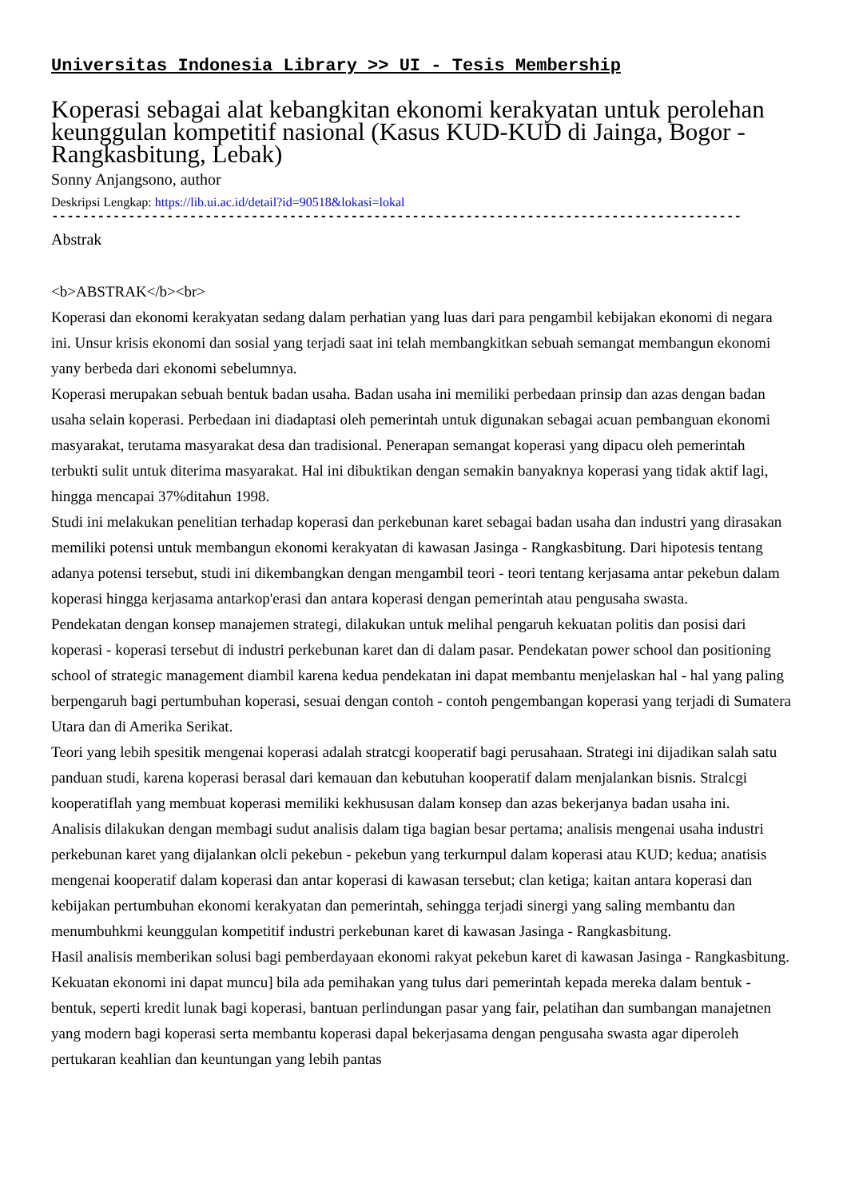Universitas Indonesia Library >> UI - Tesis Membership
Koperasi sebagai alat kebangkitan ekonomi kerakyatan untuk perolehan keunggulan kompetitif nasional (Kasus KUD-KUD di Jainga, Bogor - Rangkasbitung, Lebak)
Sonny Anjangsono, author
Deskripsi Lengkap: https://lib.ui.ac.id/detail?id=90518&lokasi=lokal
------------------------------------------------------------------------------------------
Abstrak
<b>ABSTRAK</b><br>
Koperasi dan ekonomi kerakyatan sedang dalam perhatian yang luas dari para pengambil kebijakan ekonomi di negara ini. Unsur krisis ekonomi dan sosial yang terjadi saat ini telah membangkitkan sebuah semangat membangun ekonomi yany berbeda dari ekonomi sebelumnya.
Koperasi merupakan sebuah bentuk badan usaha. Badan usaha ini memiliki perbedaan prinsip dan azas dengan badan usaha selain koperasi. Perbedaan ini diadaptasi oleh pemerintah untuk digunakan sebagai acuan pembanguan ekonomi masyarakat, terutama masyarakat desa dan tradisional. Penerapan semangat koperasi yang dipacu oleh pemerintah terbukti sulit untuk diterima masyarakat. Hal ini dibuktikan dengan semakin banyaknya koperasi yang tidak aktif lagi, hingga mencapai 37%ditahun 1998.
Studi ini melakukan penelitian terhadap koperasi dan perkebunan karet sebagai badan usaha dan industri yang dirasakan memiliki potensi untuk membangun ekonomi kerakyatan di kawasan Jasinga - Rangkasbitung. Dari hipotesis tentang adanya potensi tersebut, studi ini dikembangkan dengan mengambil teori - teori tentang kerjasama antar pekebun dalam koperasi hingga kerjasama antarkop'erasi dan antara koperasi dengan pemerintah atau pengusaha swasta.
Pendekatan dengan konsep manajemen strategi, dilakukan untuk melihal pengaruh kekuatan politis dan posisi dari koperasi - koperasi tersebut di industri perkebunan karet dan di dalam pasar. Pendekatan power school dan positioning school of strategic management diambil karena kedua pendekatan ini dapat membantu menjelaskan hal - hal yang paling berpengaruh bagi pertumbuhan koperasi, sesuai dengan contoh - contoh pengembangan koperasi yang terjadi di Sumatera Utara dan di Amerika Serikat.
Teori yang lebih spesitik mengenai koperasi adalah stratcgi kooperatif bagi perusahaan. Strategi ini dijadikan salah satu panduan studi, karena koperasi berasal dari kemauan dan kebutuhan kooperatif dalam menjalankan bisnis. Stralcgi kooperatiflah yang membuat koperasi memiliki kekhususan dalam konsep dan azas bekerjanya badan usaha ini.
Analisis dilakukan dengan membagi sudut analisis dalam tiga bagian besar pertama; analisis mengenai usaha industri perkebunan karet yang dijalankan olcli pekebun - pekebun yang terkurnpul dalam koperasi atau KUD; kedua; anatisis mengenai kooperatif dalam koperasi dan antar koperasi di kawasan tersebut; clan ketiga; kaitan antara koperasi dan kebijakan pertumbuhan ekonomi kerakyatan dan pemerintah, sehingga terjadi sinergi yang saling membantu dan menumbuhkmi keunggulan kompetitif industri perkebunan karet di kawasan Jasinga - Rangkasbitung.
Hasil analisis memberikan solusi bagi pemberdayaan ekonomi rakyat pekebun karet di kawasan Jasinga - Rangkasbitung. Kekuatan ekonomi ini dapat muncu] bila ada pemihakan yang tulus dari pemerintah kepada mereka dalam bentuk - bentuk, seperti kredit lunak bagi koperasi, bantuan perlindungan pasar yang fair, pelatihan dan sumbangan manajetnen yang modern bagi koperasi serta membantu koperasi dapal bekerjasama dengan pengusaha swasta agar diperoleh pertukaran keahlian dan keuntungan yang lebih pantas